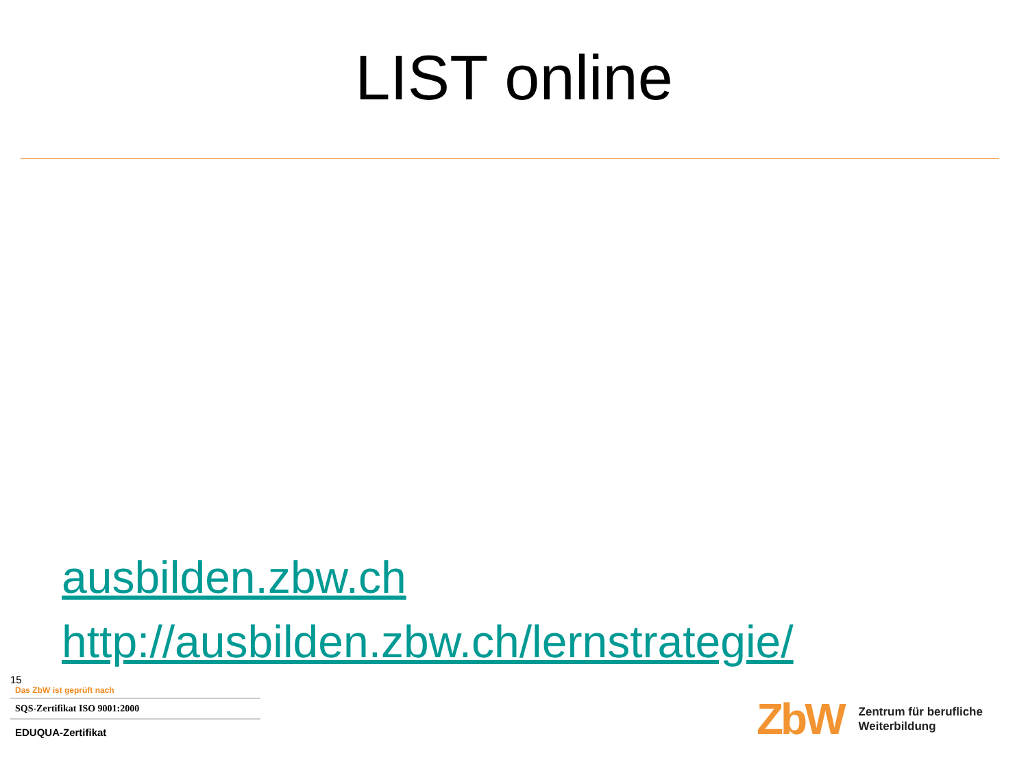LIST online
ausbilden.zbw.ch
http://ausbilden.zbw.ch/lernstrategie/
15
Das ZbW ist geprüft nach
SQS-Zertifikat ISO 9001:2000
EDUQUA-Zertifikat
ZbW
Zentrum für berufliche
Weiterbildung